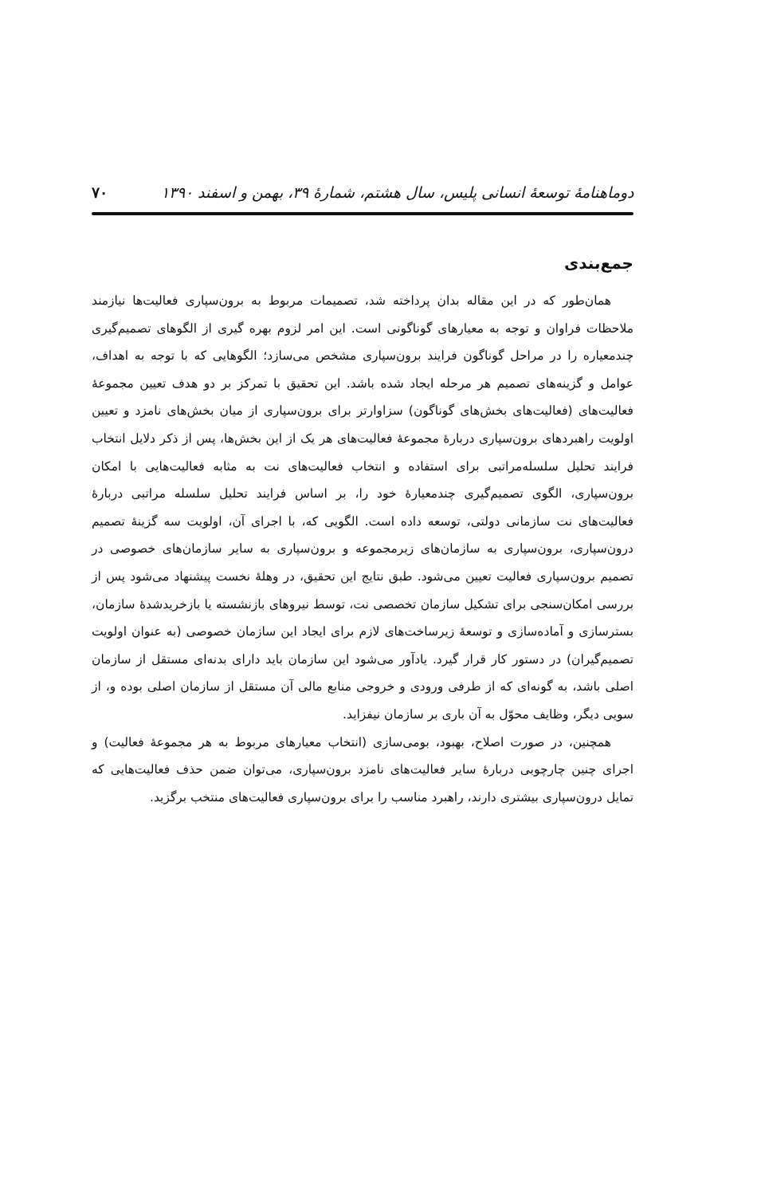دوماهنامهٔ توسعهٔ انسانی پلیس، سال هشتم، شمارهٔ ۳۹، بهمن و اسفند ۱۳۹۰ ۷۰
جمع‌بندی
همان‌طور که در این مقاله بدان پرداخته شد، تصمیمات مربوط به برون‌سپاری فعالیت‌ها نیازمند ملاحظات فراوان و توجه به معیارهای گوناگونی است. این امر لزوم بهره گیری از الگوهای تصمیم‌گیری چندمعیاره را در مراحل گوناگون فرایند برون‌سپاری مشخص می‌سازد؛ الگوهایی که با توجه به اهداف، عوامل و گزینه‌های تصمیم هر مرحله ایجاد شده باشد. این تحقیق با تمرکز بر دو هدف تعیین مجموعهٔ فعالیت‌های (فعالیت‌های بخش‌های گوناگون) سزاوارتر برای برون‌سپاری از میان بخش‌های نامزد و تعیین اولویت راهبردهای برون‌سپاری دربارهٔ مجموعهٔ فعالیت‌های هر یک از این بخش‌ها، پس از ذکر دلایل انتخاب فرایند تحلیل سلسله‌مراتبی برای استفاده و انتخاب فعالیت‌های نت به مثابه فعالیت‌هایی با امکان برون‌سپاری، الگوی تصمیم‌گیری چندمعیارهٔ خود را، بر اساس فرایند تحلیل سلسله مراتبی دربارهٔ فعالیت‌های نت سازمانی دولتی، توسعه داده است. الگویی که، با اجرای آن، اولویت سه گزینهٔ تصمیم درون‌سپاری، برون‌سپاری به سازمان‌های زیرمجموعه و برون‌سپاری به سایر سازمان‌های خصوصی در تصمیم برون‌سپاری فعالیت تعیین می‌شود. طبق نتایج این تحقیق، در وهلهٔ نخست پیشنهاد می‌شود پس از بررسی امکان‌سنجی برای تشکیل سازمان تخصصی نت، توسط نیروهای بازنشسته یا بازخریدشدهٔ سازمان، بسترسازی و آماده‌سازی و توسعهٔ زیرساخت‌های لازم برای ایجاد این سازمان خصوصی (به عنوان اولویت تصمیم‌گیران) در دستور کار قرار گیرد. یادآور می‌شود این سازمان باید دارای بدنه‌ای مستقل از سازمان اصلی باشد، به گونه‌ای که از طرفی ورودی و خروجی منابع مالی آن مستقل از سازمان اصلی بوده و، از سویی دیگر، وظایف محوّل به آن باری بر سازمان نیفزاید.
همچنین، در صورت اصلاح، بهبود، بومی‌سازی (انتخاب معیارهای مربوط به هر مجموعهٔ فعالیت) و اجرای چنین چارچوبی دربارهٔ سایر فعالیت‌های نامزد برون‌سپاری، می‌توان ضمن حذف فعالیت‌هایی که تمایل درون‌سپاری بیشتری دارند، راهبرد مناسب را برای برون‌سپاری فعالیت‌های منتخب برگزید.